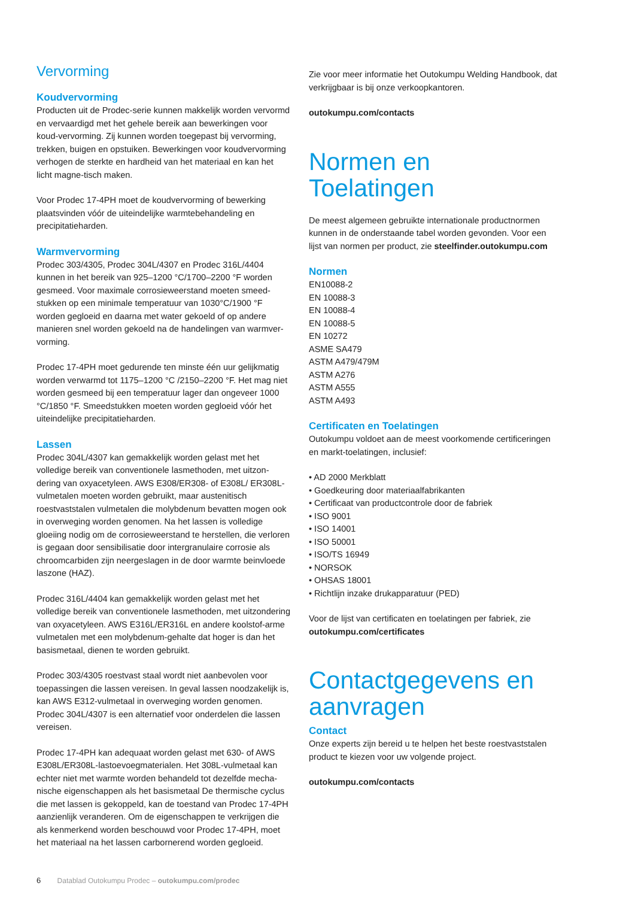Vervorming
Koudvervorming
Producten uit de Prodec-serie kunnen makkelijk worden vervormd en vervaardigd met het gehele bereik aan bewerkingen voor koud-vervorming. Zij kunnen worden toegepast bij vervorming, trekken, buigen en opstuiken. Bewerkingen voor koudvervorming verhogen de sterkte en hardheid van het materiaal en kan het licht magne-tisch maken.
Voor Prodec 17-4PH moet de koudvervorming of bewerking plaatsvinden vóór de uiteindelijke warmtebehandeling en precipitatieharden.
Warmvervorming
Prodec 303/4305, Prodec 304L/4307 en Prodec 316L/4404 kunnen in het bereik van 925–1200 °C/1700–2200 °F worden gesmeed. Voor maximale corrosieweerstand moeten smeed-stukken op een minimale temperatuur van 1030°C/1900 °F worden gegloeid en daarna met water gekoeld of op andere manieren snel worden gekoeld na de handelingen van warmver-vorming.
Prodec 17-4PH moet gedurende ten minste één uur gelijkmatig worden verwarmd tot 1175–1200 °C /2150–2200 °F. Het mag niet worden gesmeed bij een temperatuur lager dan ongeveer 1000 °C/1850 °F. Smeedstukken moeten worden gegloeid vóór het uiteindelijke precipitatieharden.
Lassen
Prodec 304L/4307 kan gemakkelijk worden gelast met het volledige bereik van conventionele lasmethoden, met uitzon-dering van oxyacetyleen. AWS E308/ER308- of E308L/ ER308L-vulmetalen moeten worden gebruikt, maar austenitisch roestvaststalen vulmetalen die molybdenum bevatten mogen ook in overweging worden genomen. Na het lassen is volledige gloeiing nodig om de corrosieweerstand te herstellen, die verloren is gegaan door sensibilisatie door intergranulaire corrosie als chroomcarbiden zijn neergeslagen in de door warmte beinvloede laszone (HAZ).
Prodec 316L/4404 kan gemakkelijk worden gelast met het volledige bereik van conventionele lasmethoden, met uitzondering van oxyacetyleen. AWS E316L/ER316L en andere koolstof-arme vulmetalen met een molybdenum-gehalte dat hoger is dan het basismetaal, dienen te worden gebruikt.
Prodec 303/4305 roestvast staal wordt niet aanbevolen voor toepassingen die lassen vereisen. In geval lassen noodzakelijk is, kan AWS E312-vulmetaal in overweging worden genomen. Prodec 304L/4307 is een alternatief voor onderdelen die lassen vereisen.
Prodec 17-4PH kan adequaat worden gelast met 630- of AWS E308L/ER308L-lastoevoegmaterialen. Het 308L-vulmetaal kan echter niet met warmte worden behandeld tot dezelfde mecha-nische eigenschappen als het basismetaal De thermische cyclus die met lassen is gekoppeld, kan de toestand van Prodec 17-4PH aanzienlijk veranderen. Om de eigenschappen te verkrijgen die als kenmerkend worden beschouwd voor Prodec 17-4PH, moet het materiaal na het lassen carbornerend worden gegloeid.
Zie voor meer informatie het Outokumpu Welding Handbook, dat verkrijgbaar is bij onze verkoopkantoren.
outokumpu.com/contacts
Normen en Toelatingen
De meest algemeen gebruikte internationale productnormen kunnen in de onderstaande tabel worden gevonden. Voor een lijst van normen per product, zie steelfinder.outokumpu.com
Normen
EN10088-2
EN 10088-3
EN 10088-4
EN 10088-5
EN 10272
ASME SA479
ASTM A479/479M
ASTM A276
ASTM A555
ASTM A493
Certificaten en Toelatingen
Outokumpu voldoet aan de meest voorkomende certificeringen en markt-toelatingen, inclusief:
• AD 2000 Merkblatt
• Goedkeuring door materiaalfabrikanten
• Certificaat van productcontrole door de fabriek
• ISO 9001
• ISO 14001
• ISO 50001
• ISO/TS 16949
• NORSOK
• OHSAS 18001
• Richtlijn inzake drukapparatuur (PED)
Voor de lijst van certificaten en toelatingen per fabriek, zie outokumpu.com/certificates
Contactgegevens en aanvragen
Contact
Onze experts zijn bereid u te helpen het beste roestvaststalen product te kiezen voor uw volgende project.
outokumpu.com/contacts
6 Datablad Outokumpu Prodec – outokumpu.com/prodec